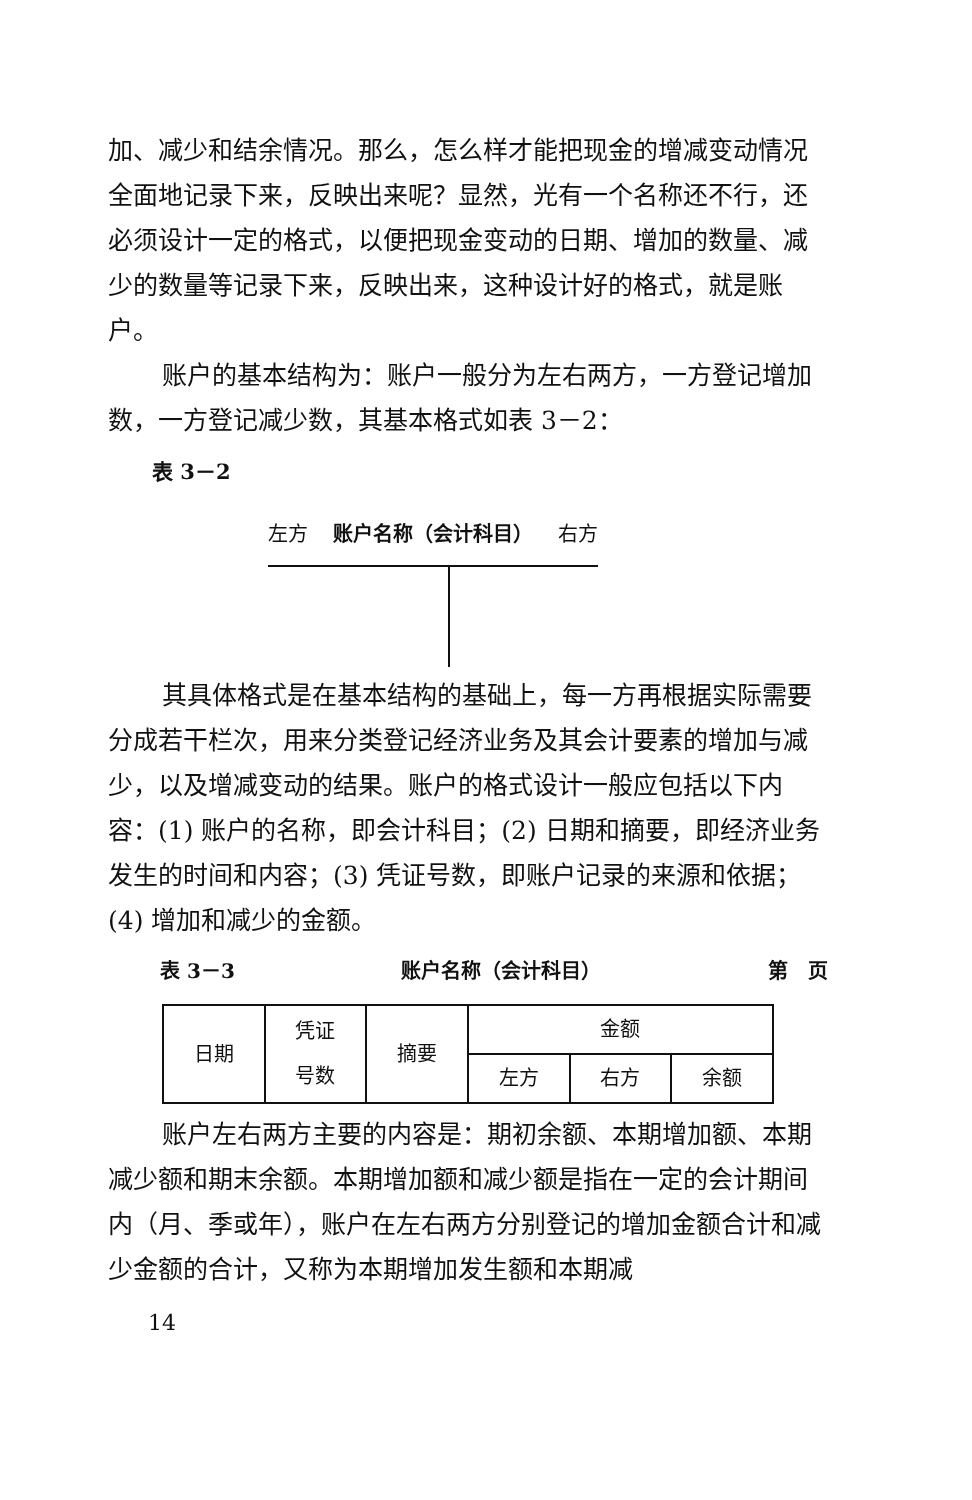加、减少和结余情况。那么，怎么样才能把现金的增减变动情况全面地记录下来，反映出来呢？显然，光有一个名称还不行，还必须设计一定的格式，以便把现金变动的日期、增加的数量、减少的数量等记录下来，反映出来，这种设计好的格式，就是账户。
账户的基本结构为：账户一般分为左右两方，一方登记增加数，一方登记减少数，其基本格式如表 3－2：
表 3－2
左方 账户名称（会计科目） 右方
其具体格式是在基本结构的基础上，每一方再根据实际需要分成若干栏次，用来分类登记经济业务及其会计要素的增加与减少，以及增减变动的结果。账户的格式设计一般应包括以下内容：(1) 账户的名称，即会计科目；(2) 日期和摘要，即经济业务发生的时间和内容；(3) 凭证号数，即账户记录的来源和依据；(4) 增加和减少的金额。
表 3－3 账户名称（会计科目） 第　页
| 日期 | 凭证 号数 | 摘要 | 金额 | | |
| | | | 左方 | 右方 | 余额 |
账户左右两方主要的内容是：期初余额、本期增加额、本期减少额和期末余额。本期增加额和减少额是指在一定的会计期间内（月、季或年），账户在左右两方分别登记的增加金额合计和减少金额的合计，又称为本期增加发生额和本期减
14